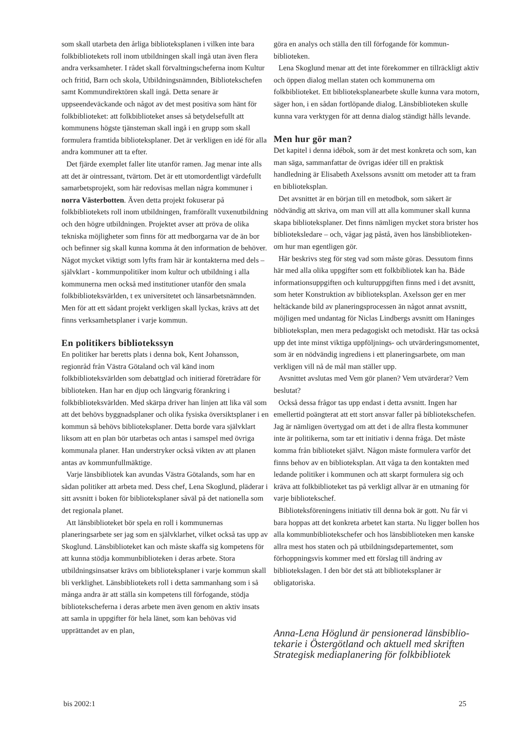som skall utarbeta den årliga biblioteksplanen i vilken inte bara folkbibliotekets roll inom utbildningen skall ingå utan även flera andra verksamheter. I rådet skall förvaltnings­cheferna inom Kultur och fritid, Barn och skola, Utbildningsnämnden, Bibliotekschefen samt Kommun­direktören skall ingå. Detta senare är uppseendeväckande och något av det mest positiva som hänt för folkbiblioteket: att folkbiblioteket anses så betydelsefullt att kommunens högste tjänsteman skall ingå i en grupp som skall formulera framtida biblioteksplaner. Det är verkligen en idé för alla andra kommuner att ta efter.
Det fjärde exemplet faller lite utanför ramen. Jag menar inte alls att det är ointressant, tvärtom. Det är ett utomordentligt värdefullt samarbetsprojekt, som här redovisas mellan några kommuner i norra Västerbotten. Även detta projekt fokuserar på folkbibliotekets roll inom utbildningen, framförallt vuxenutbildning och den högre utbildningen. Projektet avser att pröva de olika tekniska möjligheter som finns för att medborgarna var de än bor och befinner sig skall kunna komma åt den information de behöver. Något mycket viktigt som lyfts fram här är kontakterna med dels – självklart - kommunpolitiker inom kultur och utbildning i alla kommunerna men också med institutioner utanför den smala folkbiblioteksvärlden, t ex universitetet och länsarbets­nämnden. Men för att ett sådant projekt verkligen skall lyckas, krävs att det finns verksamhetsplaner i varje kommun.
En politikers bibliotekssyn
En politiker har beretts plats i denna bok, Kent Johansson, regionråd från Västra Götaland och väl känd inom folkbiblioteksvärlden som debattglad och initierad företrä­dare för biblioteken. Han har en djup och långvarig förank­ring i folkbiblioteksvärlden. Med skärpa driver han linjen att lika väl som att det behövs byggnadsplaner och olika fysiska översiktsplaner i en kommun så behövs biblioteksplaner. Detta borde vara självklart liksom att en plan bör utarbetas och antas i samspel med övriga kommunala planer. Han understryker också vikten av att planen antas av kommun­fullmäktige.
Varje länsbibliotek kan avundas Västra Götalands, som har en sådan politiker att arbeta med. Dess chef, Lena Skoglund, pläderar i sitt avsnitt i boken för biblioteksplaner såväl på det nationella som det regionala planet.
Att länsbiblioteket bör spela en roll i kommunernas planeringsarbete ser jag som en självklarhet, vilket också tas upp av Skoglund. Länsbiblioteket kan och måste skaffa sig kompetens för att kunna stödja kommunbiblioteken i deras arbete. Stora utbildningsinsatser krävs om biblioteksplaner i varje kommun skall bli verklighet. Länsbibliotekets roll i detta sammanhang som i så många andra är att ställa sin kompetens till förfogande, stödja bibliotekscheferna i deras arbete men även genom en aktiv insats att samla in uppgifter för hela länet, som kan behövas vid upprättandet av en plan,
göra en analys och ställa den till förfogande för kommun­biblioteken.
Lena Skoglund menar att det inte förekommer en tillräck­ligt aktiv och öppen dialog mellan staten och kommunerna om folkbiblioteket. Ett biblioteksplanearbete skulle kunna vara motorn, säger hon, i en sådan fortlöpande dialog. Länsbiblioteken skulle kunna vara verktygen för att denna dialog ständigt hålls levande.
Men hur gör man?
Det kapitel i denna idébok, som är det mest konkreta och som, kan man säga, sammanfattar de övrigas idéer till en praktisk handledning är Elisabeth Axelssons avsnitt om metoder att ta fram en biblioteksplan.
Det avsnittet är en början till en metodbok, som säkert är nödvändig att skriva, om man vill att alla kommuner skall kunna skapa biblioteksplaner. Det finns nämligen mycket stora brister hos biblioteksledare – och, vågar jag påstå, även hos länsbiblioteken- om hur man egentligen gör.
Här beskrivs steg för steg vad som måste göras. Dessutom finns här med alla olika uppgifter som ett folkbibliotek kan ha. Både informationsuppgiften och kulturuppgiften finns med i det avsnitt, som heter Konstruktion av biblioteksplan. Axelsson ger en mer heltäckande bild av planeringsprocessen än något annat avsnitt, möjligen med undantag för Niclas Lindbergs avsnitt om Haninges biblioteksplan, men mera pedagogiskt och metodiskt. Här tas också upp det inte minst viktiga uppföljnings- och utvärderingsmomentet, som är en nödvändig ingrediens i ett planeringsarbete, om man verkligen vill nå de mål man ställer upp.
Avsnittet avslutas med Vem gör planen? Vem utvärderar? Vem beslutat?
Också dessa frågor tas upp endast i detta avsnitt. Ingen har emellertid poängterat att ett stort ansvar faller på biblioteks­chefen. Jag är nämligen övertygad om att det i de allra flesta kommuner inte är politikerna, som tar ett initiativ i denna fråga. Det måste komma från biblioteket självt. Någon måste formulera varför det finns behov av en biblioteksplan. Att våga ta den kontakten med ledande politiker i kommunen och att skarpt formulera sig och kräva att folkbiblioteket tas på verkligt allvar är en utmaning för varje bibliotekschef.
Biblioteksföreningens initiativ till denna bok är gott. Nu får vi bara hoppas att det konkreta arbetet kan starta. Nu ligger bollen hos alla kommunbibliotekschefer och hos läns­biblioteken men kanske allra mest hos staten och på utbildningsdepartementet, som förhoppningsvis kommer med ett förslag till ändring av bibliotekslagen. I den bör det stå att biblioteksplaner är obligatoriska.
Anna-Lena Höglund är pensionerad länsbiblio­tekarie i Östergötland och aktuell med skriften Strategisk mediaplanering för folkbibliotek
bis 2002:1 25